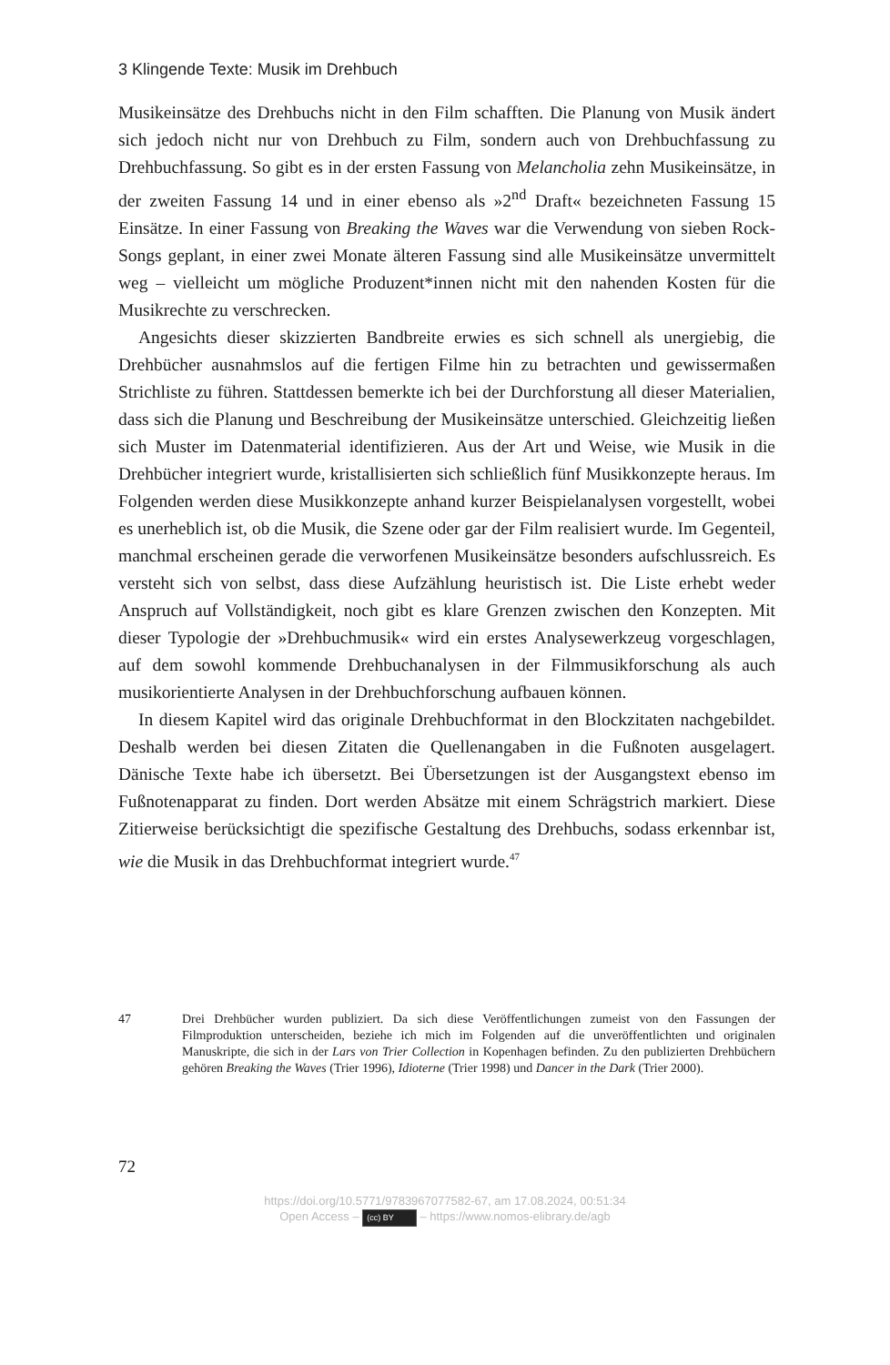3 Klingende Texte: Musik im Drehbuch
Musikeinsätze des Drehbuchs nicht in den Film schafften. Die Planung von Musik ändert sich jedoch nicht nur von Drehbuch zu Film, sondern auch von Drehbuch­fassung zu Drehbuchfassung. So gibt es in der ersten Fassung von Melancholia zehn Musikeinsätze, in der zweiten Fassung 14 und in einer ebenso als »2<sup>nd</sup> Draft« bezeichneten Fassung 15 Einsätze. In einer Fassung von Breaking the Waves war die Verwendung von sieben Rock-Songs geplant, in einer zwei Monate älteren Fas­sung sind alle Musikeinsätze unvermittelt weg – vielleicht um mögliche Produ­zent*innen nicht mit den nahenden Kosten für die Musikrechte zu verschrecken.
Angesichts dieser skizzierten Bandbreite erwies es sich schnell als unergiebig, die Drehbücher ausnahmslos auf die fertigen Filme hin zu betrachten und gewis­sermaßen Strichliste zu führen. Stattdessen bemerkte ich bei der Durchforstung all dieser Materialien, dass sich die Planung und Beschreibung der Musikeinsätze unterschied. Gleichzeitig ließen sich Muster im Datenmaterial identifizieren. Aus der Art und Weise, wie Musik in die Drehbücher integriert wurde, kristallisierten sich schließlich fünf Musikkonzepte heraus. Im Folgenden werden diese Musik­konzepte anhand kurzer Beispielanalysen vorgestellt, wobei es unerheblich ist, ob die Musik, die Szene oder gar der Film realisiert wurde. Im Gegenteil, manchmal erscheinen gerade die verworfenen Musikeinsätze besonders aufschlussreich. Es versteht sich von selbst, dass diese Aufzählung heuristisch ist. Die Liste erhebt weder Anspruch auf Vollständigkeit, noch gibt es klare Grenzen zwischen den Konzepten. Mit dieser Typologie der »Drehbuchmusik« wird ein erstes Analyse­werkzeug vorgeschlagen, auf dem sowohl kommende Drehbuchanalysen in der Filmmusikforschung als auch musikorientierte Analysen in der Drehbuchfor­schung aufbauen können.
In diesem Kapitel wird das originale Drehbuchformat in den Blockzitaten nachgebildet. Deshalb werden bei diesen Zitaten die Quellenangaben in die Fuß­noten ausgelagert. Dänische Texte habe ich übersetzt. Bei Übersetzungen ist der Ausgangstext ebenso im Fußnotenapparat zu finden. Dort werden Absätze mit einem Schrägstrich markiert. Diese Zitierweise berücksichtigt die spezifische Gestaltung des Drehbuchs, sodass erkennbar ist, wie die Musik in das Drehbuch­format integriert wurde.<sup>47</sup>
47 Drei Drehbücher wurden publiziert. Da sich diese Veröffentlichungen zumeist von den Fas­sungen der Filmproduktion unterscheiden, beziehe ich mich im Folgenden auf die unveröf­fentlichten und originalen Manuskripte, die sich in der Lars von Trier Collection in Kopenhagen befinden. Zu den publizierten Drehbüchern gehören Breaking the Waves (Trier 1996), Idioterne (Trier 1998) und Dancer in the Dark (Trier 2000).
72
https://doi.org/10.5771/9783967077582-67, am 17.08.2024, 00:51:34
Open Access – (cc) BY – https://www.nomos-elibrary.de/agb